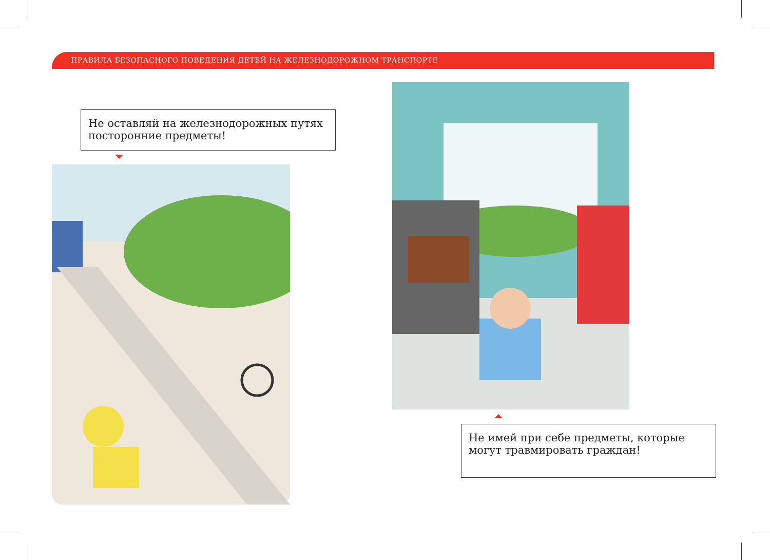ПРАВИЛА БЕЗОПАСНОГО ПОВЕДЕНИЯ ДЕТЕЙ НА ЖЕЛЕЗНОДОРОЖНОМ ТРАНСПОРТЕ
Не оставляй на железнодорожных путях посторонние предметы!
Не имей при себе предметы, которые могут травмировать граждан!